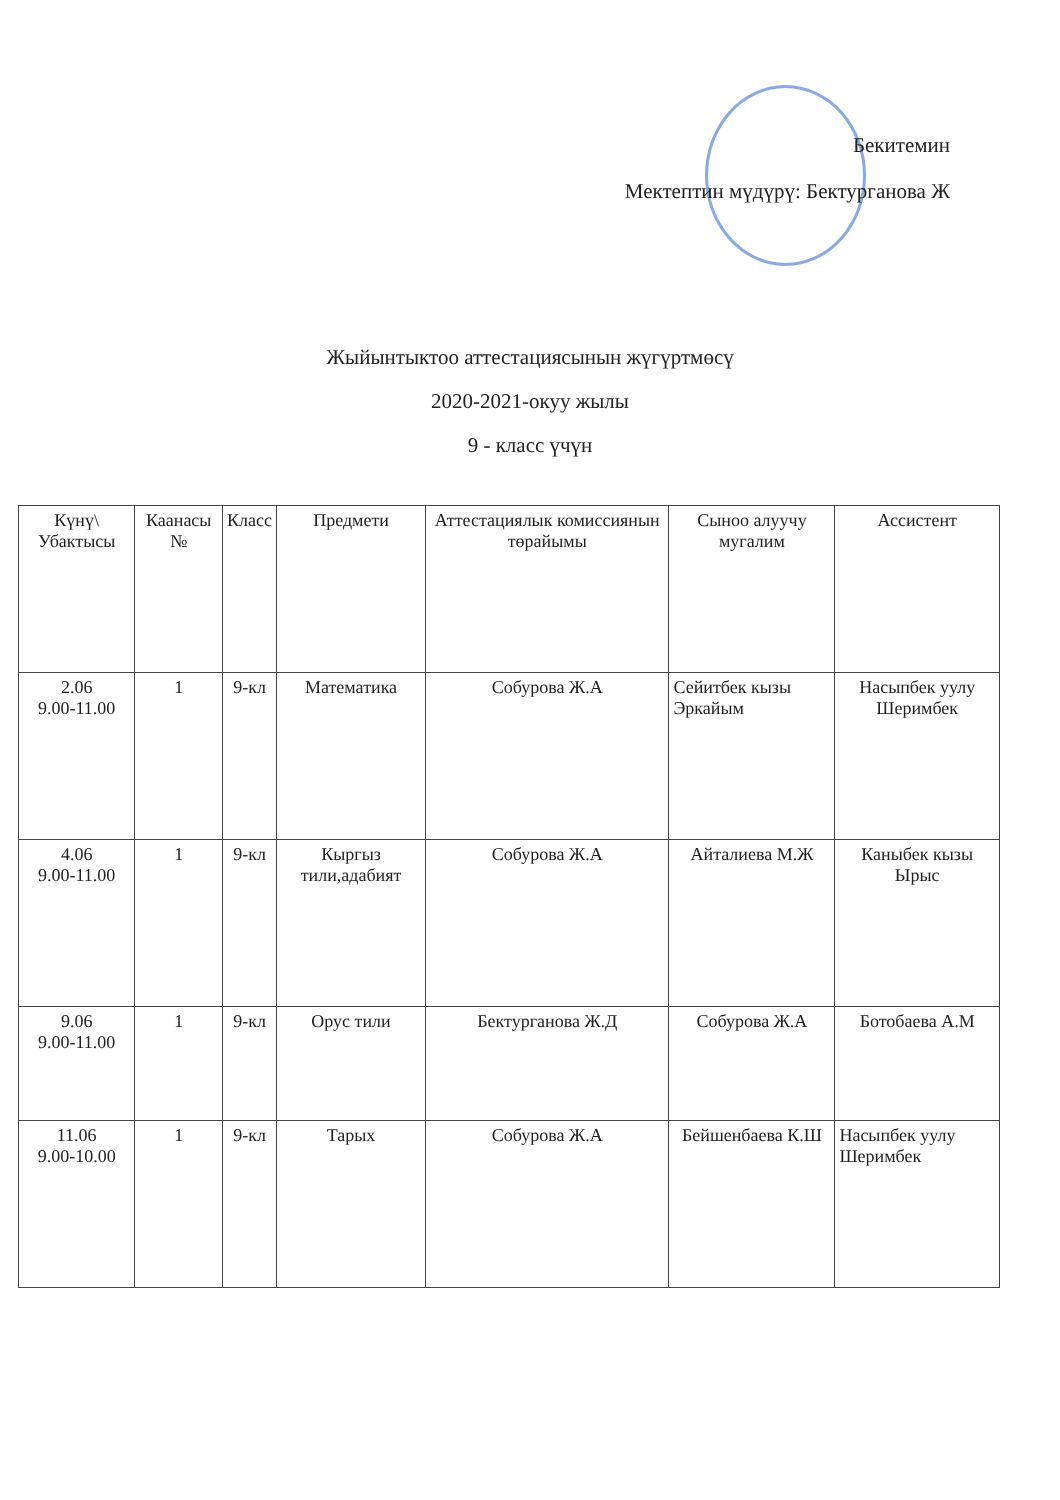Бекитемин
Мектептин мүдүрү: Бектурганова Ж
Жыйынтыктоо аттестациясынын жүгүртмөсү
2020-2021-окуу жылы
9 - класс үчүн
| Күнү\ Убактысы | Каанасы № | Класс | Предмети | Аттестациялык комиссиянын төрайымы | Сыноо алуучу мугалим | Ассистент |
| --- | --- | --- | --- | --- | --- | --- |
| 2.06 9.00-11.00 | 1 | 9-кл | Математика | Собурова Ж.А | Сейитбек кызы Эркайым | Насыпбек уулу Шеримбек |
| 4.06 9.00-11.00 | 1 | 9-кл | Кыргыз тили,адабият | Собурова Ж.А | Айталиева М.Ж | Каныбек кызы Ырыс |
| 9.06 9.00-11.00 | 1 | 9-кл | Орус тили | Бектурганова Ж.Д | Собурова Ж.А | Ботобаева А.М |
| 11.06 9.00-10.00 | 1 | 9-кл | Тарых | Собурова Ж.А | Бейшенбаева К.Ш | Насыпбек уулу Шеримбек |